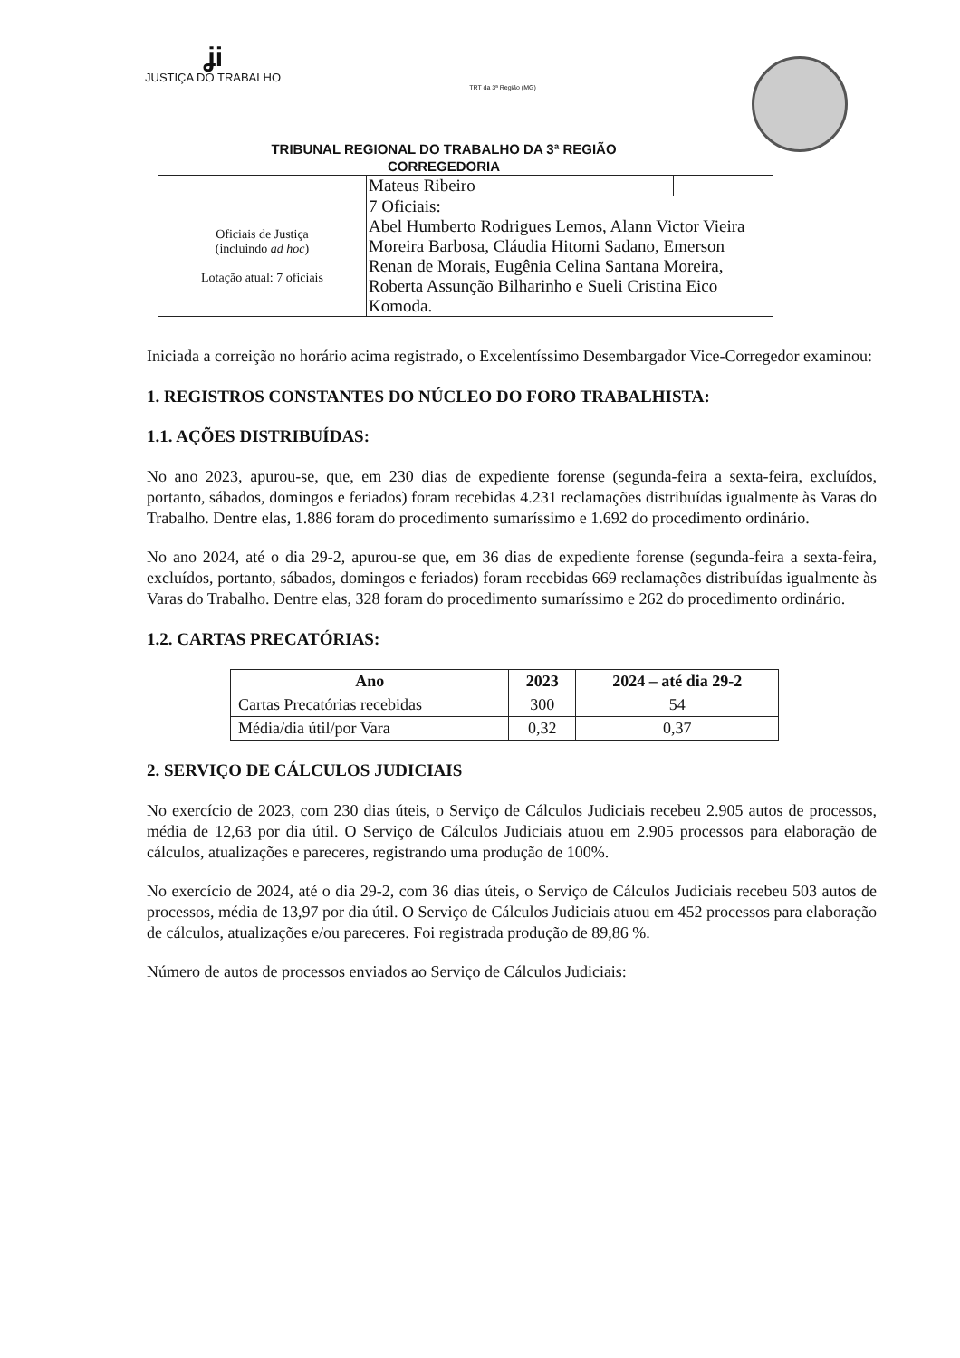ʝi
JUSTIÇA DO TRABALHO
TRT da 3ª Região (MG)
TRIBUNAL REGIONAL DO TRABALHO DA 3ª REGIÃO
CORREGEDORIA
| | Mateus Ribeiro | |
| Oficiais de Justiça (incluindo ad hoc ) Lotação atual: 7 oficiais | 7 Oficiais: Abel Humberto Rodrigues Lemos, Alann Victor Vieira Moreira Barbosa, Cláudia Hitomi Sadano, Emerson Renan de Morais, Eugênia Celina Santana Moreira, Roberta Assunção Bilharinho e Sueli Cristina Eico Komoda. | |
Iniciada a correição no horário acima registrado, o Excelentíssimo Desembargador Vice-Corregedor examinou:
1. REGISTROS CONSTANTES DO NÚCLEO DO FORO TRABALHISTA:
1.1. AÇÕES DISTRIBUÍDAS:
No ano 2023, apurou-se, que, em 230 dias de expediente forense (segunda-feira a sexta-feira, excluídos, portanto, sábados, domingos e feriados) foram recebidas 4.231 reclamações distribuídas igualmente às Varas do Trabalho. Dentre elas, 1.886 foram do procedimento sumaríssimo e 1.692 do procedimento ordinário.
No ano 2024, até o dia 29-2, apurou-se que, em 36 dias de expediente forense (segunda-feira a sexta-feira, excluídos, portanto, sábados, domingos e feriados) foram recebidas 669 reclamações distribuídas igualmente às Varas do Trabalho. Dentre elas, 328 foram do procedimento sumaríssimo e 262 do procedimento ordinário.
1.2. CARTAS PRECATÓRIAS:
| Ano | 2023 | 2024 – até dia 29-2 |
| --- | --- | --- |
| Cartas Precatórias recebidas | 300 | 54 |
| Média/dia útil/por Vara | 0,32 | 0,37 |
2. SERVIÇO DE CÁLCULOS JUDICIAIS
No exercício de 2023, com 230 dias úteis, o Serviço de Cálculos Judiciais recebeu 2.905 autos de processos, média de 12,63 por dia útil. O Serviço de Cálculos Judiciais atuou em 2.905 processos para elaboração de cálculos, atualizações e pareceres, registrando uma produção de 100%.
No exercício de 2024, até o dia 29-2, com 36 dias úteis, o Serviço de Cálculos Judiciais recebeu 503 autos de processos, média de 13,97 por dia útil. O Serviço de Cálculos Judiciais atuou em 452 processos para elaboração de cálculos, atualizações e/ou pareceres. Foi registrada produção de 89,86 %.
Número de autos de processos enviados ao Serviço de Cálculos Judiciais: